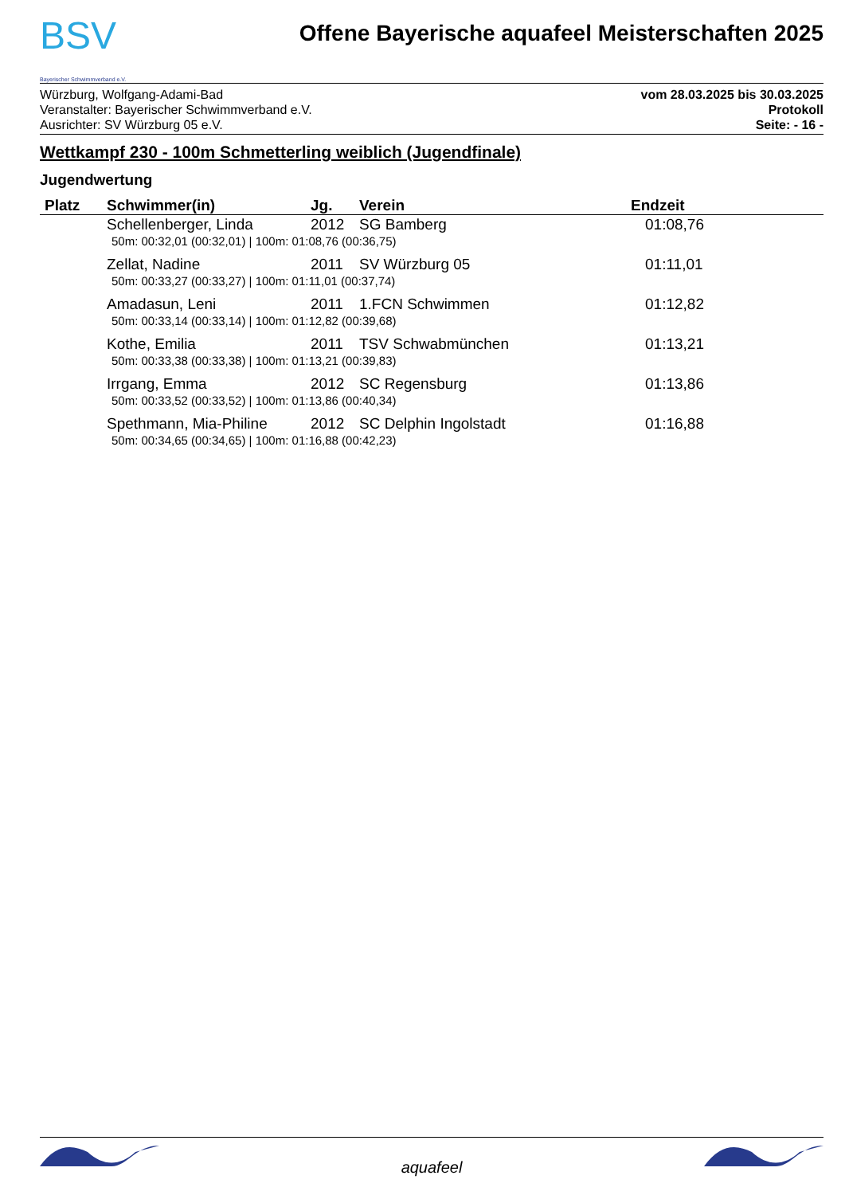BSV
Bayerischer Schwimmverband e.V.
Offene Bayerische aquafeel Meisterschaften 2025
Würzburg, Wolfgang-Adami-Bad
Veranstalter: Bayerischer Schwimmverband e.V.
Ausrichter: SV Würzburg 05 e.V.
vom 28.03.2025 bis 30.03.2025
Protokoll
Seite: - 16 -
Wettkampf 230 - 100m Schmetterling weiblich (Jugendfinale)
Jugendwertung
| Platz | Schwimmer(in) | Jg. | Verein | Endzeit |
| --- | --- | --- | --- | --- |
| | Schellenberger, Linda | 2012 | SG Bamberg | 01:08,76 |
| 50m: 00:32,01 (00:32,01) / 100m: 01:08,76 (00:36,75) | | | | |
| | Zellat, Nadine | 2011 | SV Würzburg 05 | 01:11,01 |
| 50m: 00:33,27 (00:33,27) / 100m: 01:11,01 (00:37,74) | | | | |
| | Amadasun, Leni | 2011 | 1.FCN Schwimmen | 01:12,82 |
| 50m: 00:33,14 (00:33,14) / 100m: 01:12,82 (00:39,68) | | | | |
| | Kothe, Emilia | 2011 | TSV Schwabmünchen | 01:13,21 |
| 50m: 00:33,38 (00:33,38) / 100m: 01:13,21 (00:39,83) | | | | |
| | Irrgang, Emma | 2012 | SC Regensburg | 01:13,86 |
| 50m: 00:33,52 (00:33,52) / 100m: 01:13,86 (00:40,34) | | | | |
| | Spethmann, Mia-Philine | 2012 | SC Delphin Ingolstadt | 01:16,88 |
| 50m: 00:34,65 (00:34,65) / 100m: 01:16,88 (00:42,23) | | | | |
aquafeel